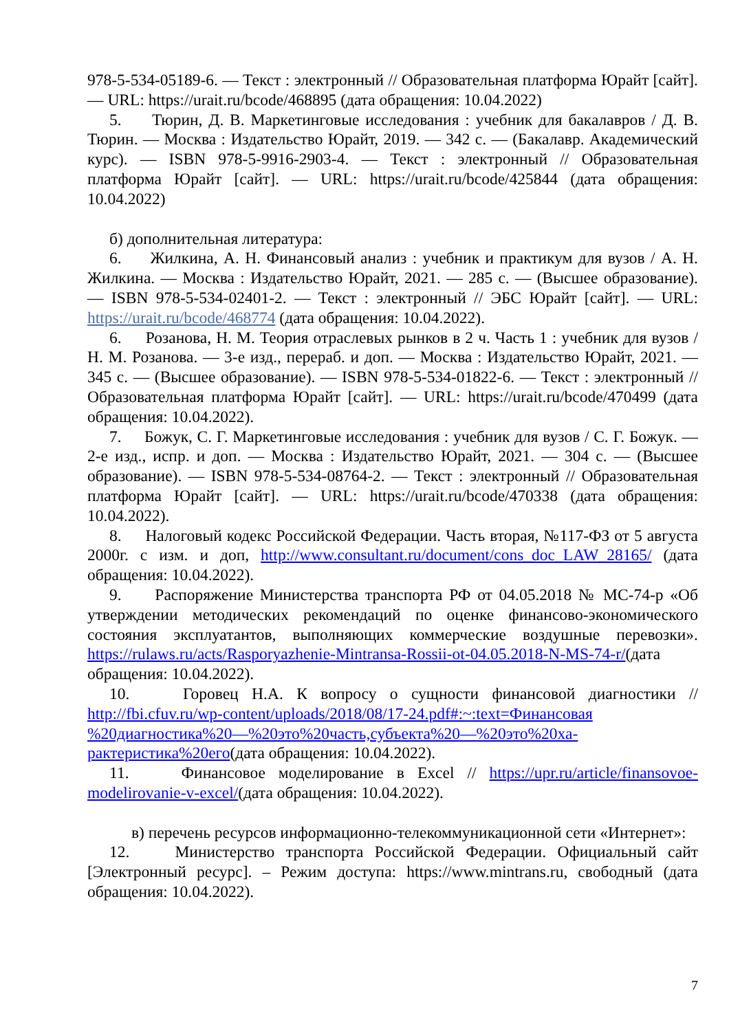978-5-534-05189-6. — Текст : электронный // Образовательная платформа Юрайт [сайт]. — URL: https://urait.ru/bcode/468895 (дата обращения: 10.04.2022)
5. Тюрин, Д. В. Маркетинговые исследования : учебник для бакалавров / Д. В. Тюрин. — Москва : Издательство Юрайт, 2019. — 342 с. — (Бакалавр. Академический курс). — ISBN 978-5-9916-2903-4. — Текст : электронный // Образовательная платформа Юрайт [сайт]. — URL: https://urait.ru/bcode/425844 (дата обращения: 10.04.2022)
б) дополнительная литература:
6. Жилкина, А. Н. Финансовый анализ : учебник и практикум для вузов / А. Н. Жилкина. — Москва : Издательство Юрайт, 2021. — 285 с. — (Высшее образование). — ISBN 978-5-534-02401-2. — Текст : электронный // ЭБС Юрайт [сайт]. — URL: https://urait.ru/bcode/468774 (дата обращения: 10.04.2022).
6. Розанова, Н. М. Теория отраслевых рынков в 2 ч. Часть 1 : учебник для вузов / Н. М. Розанова. — 3-е изд., перераб. и доп. — Москва : Издательство Юрайт, 2021. — 345 с. — (Высшее образование). — ISBN 978-5-534-01822-6. — Текст : электронный // Образовательная платформа Юрайт [сайт]. — URL: https://urait.ru/bcode/470499 (дата обращения: 10.04.2022).
7. Божук, С. Г. Маркетинговые исследования : учебник для вузов / С. Г. Божук. — 2-е изд., испр. и доп. — Москва : Издательство Юрайт, 2021. — 304 с. — (Высшее образование). — ISBN 978-5-534-08764-2. — Текст : электронный // Образовательная платформа Юрайт [сайт]. — URL: https://urait.ru/bcode/470338 (дата обращения: 10.04.2022).
8. Налоговый кодекс Российской Федерации. Часть вторая, №117-ФЗ от 5 августа 2000г. с изм. и доп, http://www.consultant.ru/document/cons_doc_LAW_28165/ (дата обращения: 10.04.2022).
9. Распоряжение Министерства транспорта РФ от 04.05.2018 № МС-74-р «Об утверждении методических рекомендаций по оценке финансово-экономического состояния эксплуатантов, выполняющих коммерческие воздушные перевозки». https://rulaws.ru/acts/Rasporyazhenie-Mintransa-Rossii-ot-04.05.2018-N-MS-74-r/(дата обращения: 10.04.2022).
10. Горовец Н.А. К вопросу о сущности финансовой диагностики // http://fbi.cfuv.ru/wp-content/uploads/2018/08/17-24.pdf#:~:text=Финансовая %20диагностика%20—%20это%20часть,субъекта%20—%20это%20ха-рактеристика%20его(дата обращения: 10.04.2022).
11. Финансовое моделирование в Excel // https://upr.ru/article/finansovoe-modelirovanie-v-excel/(дата обращения: 10.04.2022).
в) перечень ресурсов информационно-телекоммуникационной сети «Интернет»:
12. Министерство транспорта Российской Федерации. Официальный сайт [Электронный ресурс]. – Режим доступа: https://www.mintrans.ru, свободный (дата обращения: 10.04.2022).
7